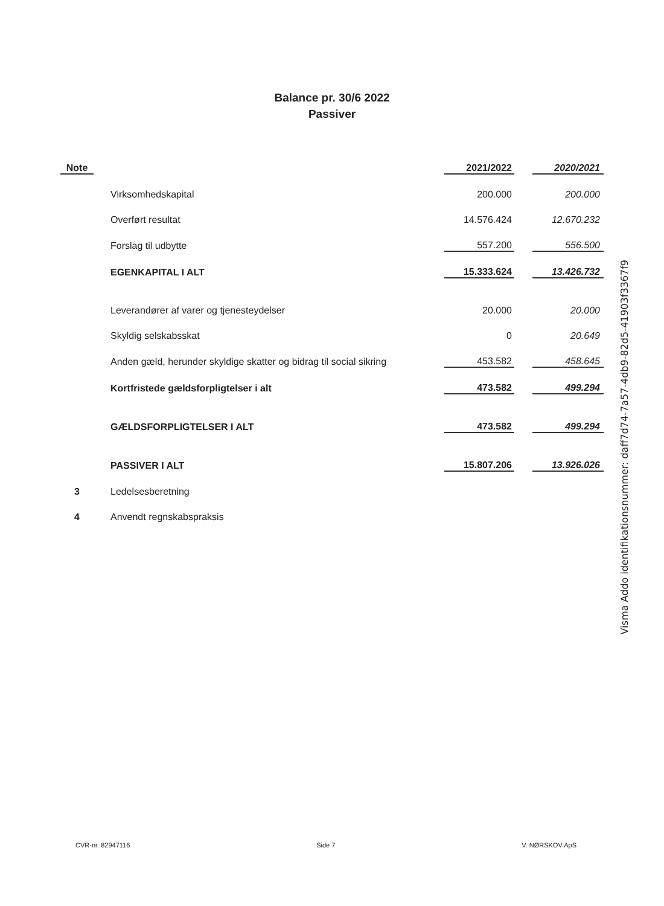Balance pr. 30/6 2022
Passiver
| Note | | 2021/2022 | | 2020/2021 |
| --- | --- | --- | --- | --- |
| | Virksomhedskapital | 200.000 | | 200.000 |
| | Overført resultat | 14.576.424 | | 12.670.232 |
| | Forslag til udbytte | 557.200 | | 556.500 |
| | EGENKAPITAL I ALT | 15.333.624 | | 13.426.732 |
| | Leverandører af varer og tjenesteydelser | 20.000 | | 20.000 |
| | Skyldig selskabsskat | 0 | | 20.649 |
| | Anden gæld, herunder skyldige skatter og bidrag til social sikring | 453.582 | | 458.645 |
| | Kortfristede gældsforpligtelser i alt | 473.582 | | 499.294 |
| | GÆLDSFORPLIGTELSER I ALT | 473.582 | | 499.294 |
| | PASSIVER I ALT | 15.807.206 | | 13.926.026 |
| 3 | Ledelsesberetning | | | |
| 4 | Anvendt regnskabspraksis | | | |
Visma Addo identifikationsnummer: daff7d74-7a57-4db9-82d5-41903f3367f9
CVR-nr. 82947116 Side 7 V. NØRSKOV ApS